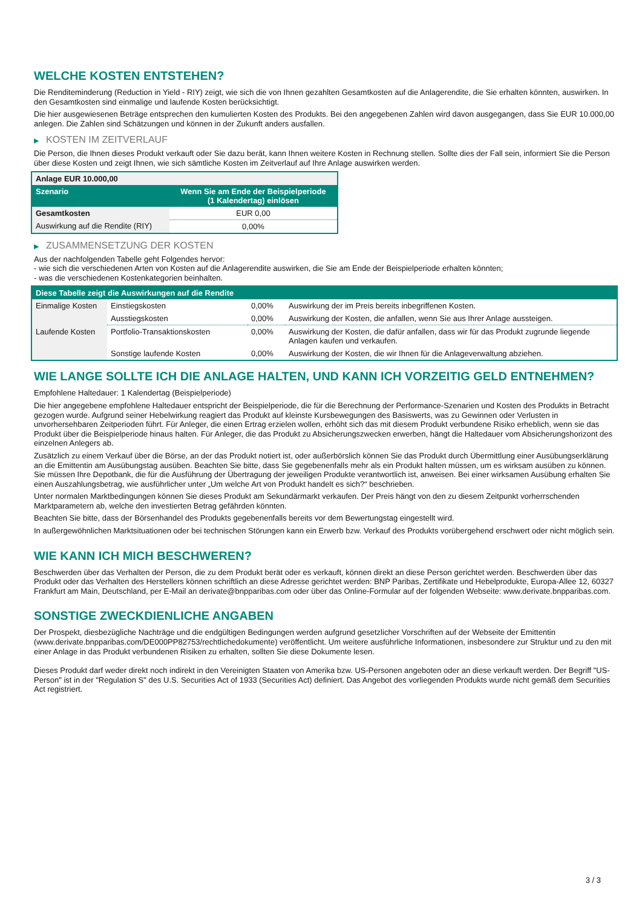WELCHE KOSTEN ENTSTEHEN?
Die Renditeminderung (Reduction in Yield - RIY) zeigt, wie sich die von Ihnen gezahlten Gesamtkosten auf die Anlagerendite, die Sie erhalten könnten, auswirken. In den Gesamtkosten sind einmalige und laufende Kosten berücksichtigt.
Die hier ausgewiesenen Beträge entsprechen den kumulierten Kosten des Produkts. Bei den angegebenen Zahlen wird davon ausgegangen, dass Sie EUR 10.000,00 anlegen. Die Zahlen sind Schätzungen und können in der Zukunft anders ausfallen.
▶ KOSTEN IM ZEITVERLAUF
Die Person, die Ihnen dieses Produkt verkauft oder Sie dazu berät, kann Ihnen weitere Kosten in Rechnung stellen. Sollte dies der Fall sein, informiert Sie die Person über diese Kosten und zeigt Ihnen, wie sich sämtliche Kosten im Zeitverlauf auf Ihre Anlage auswirken werden.
| Anlage EUR 10.000,00 | |
| --- | --- |
| Szenario | Wenn Sie am Ende der Beispielperiode (1 Kalendertag) einlösen |
| Gesamtkosten | EUR 0,00 |
| Auswirkung auf die Rendite (RIY) | 0,00% |
▶ ZUSAMMENSETZUNG DER KOSTEN
Aus der nachfolgenden Tabelle geht Folgendes hervor:
- wie sich die verschiedenen Arten von Kosten auf die Anlagerendite auswirken, die Sie am Ende der Beispielperiode erhalten könnten;
- was die verschiedenen Kostenkategorien beinhalten.
| Diese Tabelle zeigt die Auswirkungen auf die Rendite | | | |
| --- | --- | --- | --- |
| Einmalige Kosten | Einstiegskosten | 0,00% | Auswirkung der im Preis bereits inbegriffenen Kosten. |
| | Ausstiegskosten | 0,00% | Auswirkung der Kosten, die anfallen, wenn Sie aus Ihrer Anlage aussteigen. |
| Laufende Kosten | Portfolio-Transaktionskosten | 0,00% | Auswirkung der Kosten, die dafür anfallen, dass wir für das Produkt zugrunde liegende Anlagen kaufen und verkaufen. |
| | Sonstige laufende Kosten | 0,00% | Auswirkung der Kosten, die wir Ihnen für die Anlageverwaltung abziehen. |
WIE LANGE SOLLTE ICH DIE ANLAGE HALTEN, UND KANN ICH VORZEITIG GELD ENTNEHMEN?
Empfohlene Haltedauer: 1 Kalendertag (Beispielperiode)
Die hier angegebene empfohlene Haltedauer entspricht der Beispielperiode, die für die Berechnung der Performance-Szenarien und Kosten des Produkts in Betracht gezogen wurde. Aufgrund seiner Hebelwirkung reagiert das Produkt auf kleinste Kursbewegungen des Basiswerts, was zu Gewinnen oder Verlusten in unvorhersehbaren Zeitperioden führt. Für Anleger, die einen Ertrag erzielen wollen, erhöht sich das mit diesem Produkt verbundene Risiko erheblich, wenn sie das Produkt über die Beispielperiode hinaus halten. Für Anleger, die das Produkt zu Absicherungszwecken erwerben, hängt die Haltedauer vom Absicherungshorizont des einzelnen Anlegers ab.
Zusätzlich zu einem Verkauf über die Börse, an der das Produkt notiert ist, oder außerbörslich können Sie das Produkt durch Übermittlung einer Ausübungserklärung an die Emittentin am Ausübungstag ausüben. Beachten Sie bitte, dass Sie gegebenenfalls mehr als ein Produkt halten müssen, um es wirksam ausüben zu können. Sie müssen Ihre Depotbank, die für die Ausführung der Übertragung der jeweiligen Produkte verantwortlich ist, anweisen. Bei einer wirksamen Ausübung erhalten Sie einen Auszahlungsbetrag, wie ausführlicher unter „Um welche Art von Produkt handelt es sich?“ beschrieben.
Unter normalen Marktbedingungen können Sie dieses Produkt am Sekundärmarkt verkaufen. Der Preis hängt von den zu diesem Zeitpunkt vorherrschenden Marktparametern ab, welche den investierten Betrag gefährden könnten.
Beachten Sie bitte, dass der Börsenhandel des Produkts gegebenenfalls bereits vor dem Bewertungstag eingestellt wird.
In außergewöhnlichen Marktsituationen oder bei technischen Störungen kann ein Erwerb bzw. Verkauf des Produkts vorübergehend erschwert oder nicht möglich sein.
WIE KANN ICH MICH BESCHWEREN?
Beschwerden über das Verhalten der Person, die zu dem Produkt berät oder es verkauft, können direkt an diese Person gerichtet werden. Beschwerden über das Produkt oder das Verhalten des Herstellers können schriftlich an diese Adresse gerichtet werden: BNP Paribas, Zertifikate und Hebelprodukte, Europa-Allee 12, 60327 Frankfurt am Main, Deutschland, per E-Mail an derivate@bnpparibas.com oder über das Online-Formular auf der folgenden Webseite: www.derivate.bnpparibas.com.
SONSTIGE ZWECKDIENLICHE ANGABEN
Der Prospekt, diesbezügliche Nachträge und die endgültigen Bedingungen werden aufgrund gesetzlicher Vorschriften auf der Webseite der Emittentin (www.derivate.bnpparibas.com/DE000PP82753/rechtlichedokumente) veröffentlicht. Um weitere ausführliche Informationen, insbesondere zur Struktur und zu den mit einer Anlage in das Produkt verbundenen Risiken zu erhalten, sollten Sie diese Dokumente lesen.
Dieses Produkt darf weder direkt noch indirekt in den Vereinigten Staaten von Amerika bzw. US-Personen angeboten oder an diese verkauft werden. Der Begriff "US-Person" ist in der "Regulation S" des U.S. Securities Act of 1933 (Securities Act) definiert. Das Angebot des vorliegenden Produkts wurde nicht gemäß dem Securities Act registriert.
3 / 3